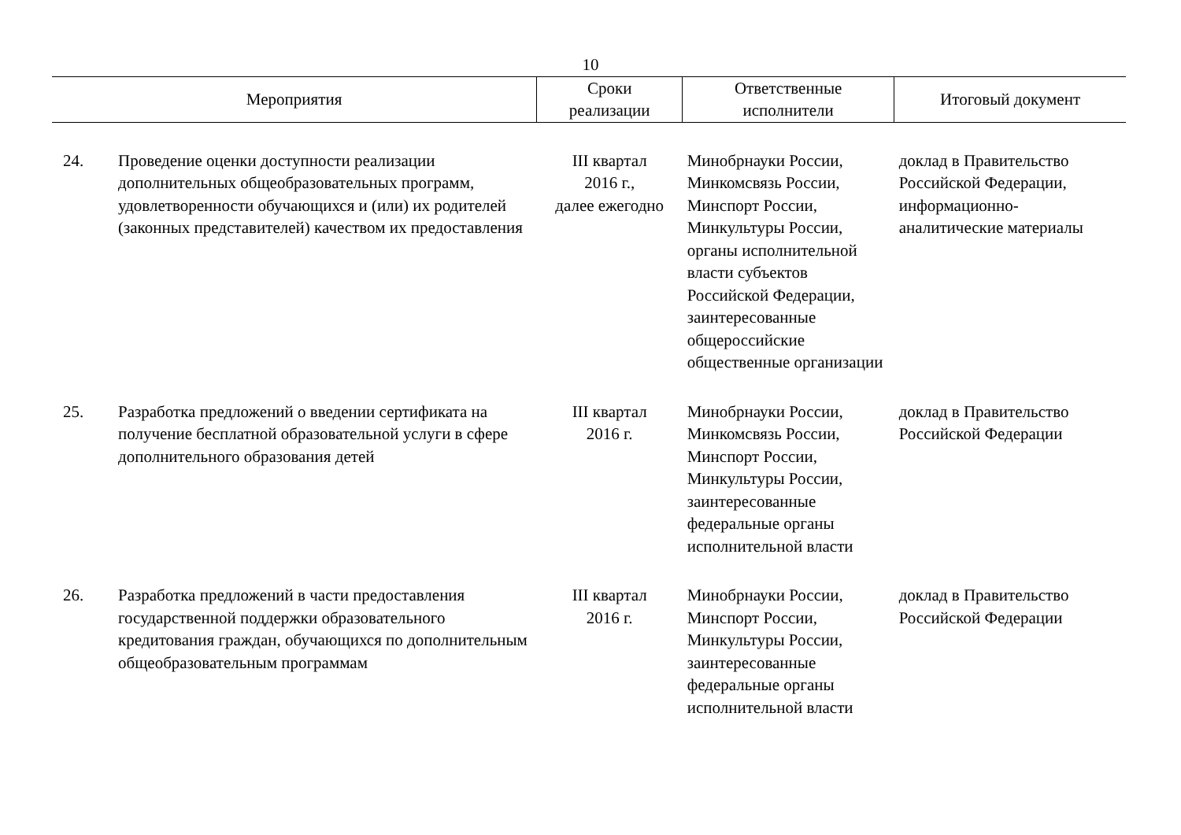10
| Мероприятия | | Сроки реализации | Ответственные исполнители | Итоговый документ |
| --- | --- | --- | --- | --- |
| 24. | Проведение оценки доступности реализации дополнительных общеобразовательных программ, удовлетворенности обучающихся и (или) их родителей (законных представителей) качеством их предоставления | III квартал 2016 г., далее ежегодно | Минобрнауки России, Минкомсвязь России, Минспорт России, Минкультуры России, органы исполнительной власти субъектов Российской Федерации, заинтересованные общероссийские общественные организации | доклад в Правительство Российской Федерации, информационно-аналитические материалы |
| 25. | Разработка предложений о введении сертификата на получение бесплатной образовательной услуги в сфере дополнительного образования детей | III квартал 2016 г. | Минобрнауки России, Минкомсвязь России, Минспорт России, Минкультуры России, заинтересованные федеральные органы исполнительной власти | доклад в Правительство Российской Федерации |
| 26. | Разработка предложений в части предоставления государственной поддержки образовательного кредитования граждан, обучающихся по дополнительным общеобразовательным программам | III квартал 2016 г. | Минобрнауки России, Минспорт России, Минкультуры России, заинтересованные федеральные органы исполнительной власти | доклад в Правительство Российской Федерации |